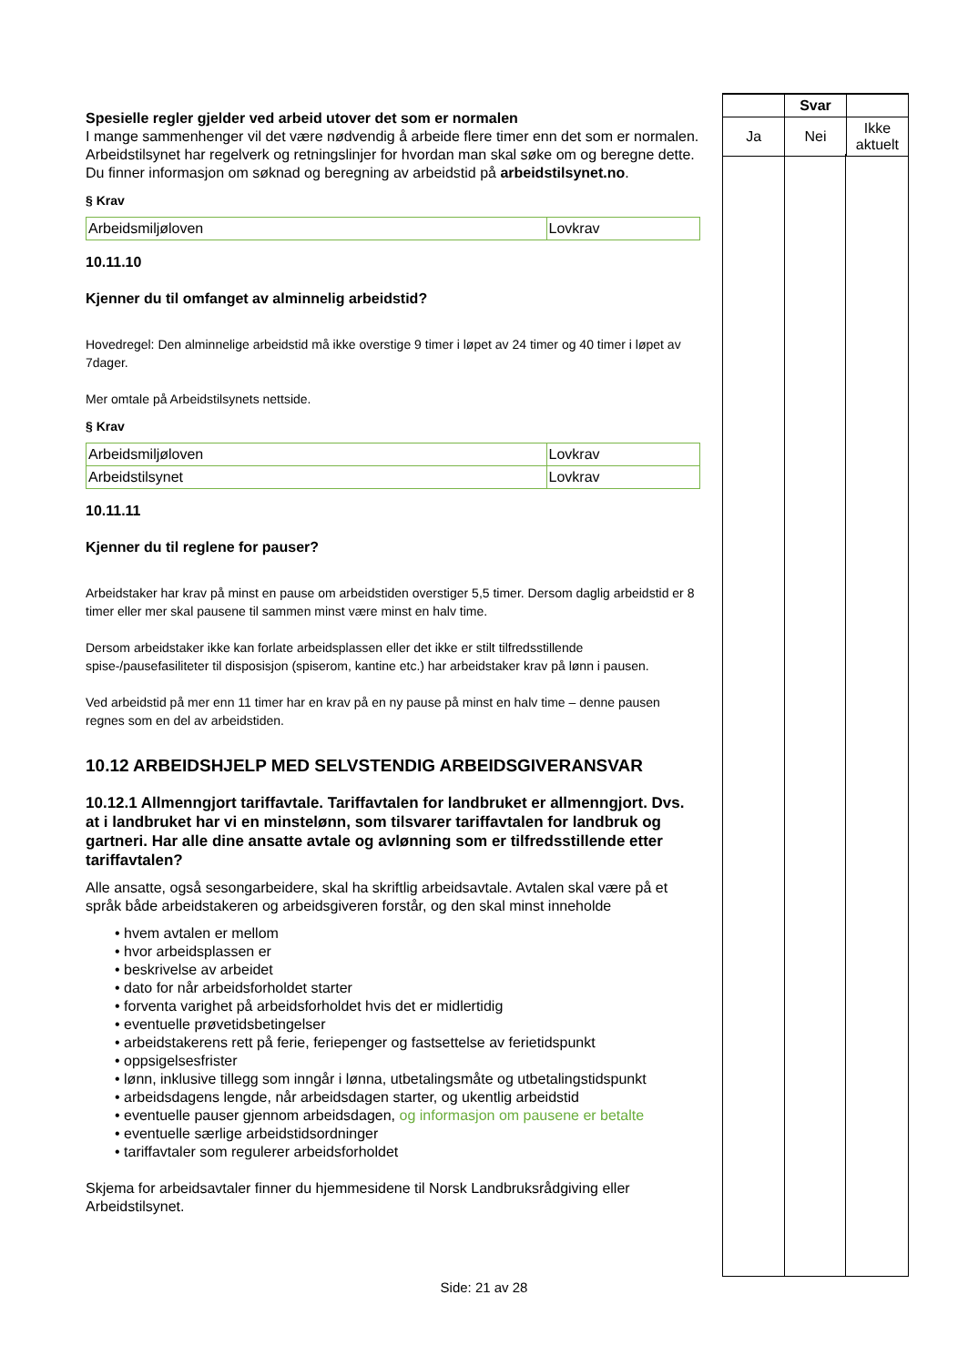| | Svar | |
| Ja | Nei | Ikke aktuelt |
Spesielle regler gjelder ved arbeid utover det som er normalen
I mange sammenhenger vil det være nødvendig å arbeide flere timer enn det som er normalen. Arbeidstilsynet har regelverk og retningslinjer for hvordan man skal søke om og beregne dette. Du finner informasjon om søknad og beregning av arbeidstid på arbeidstilsynet.no.
§ Krav
| Arbeidsmiljøloven | Lovkrav |
10.11.10
Kjenner du til omfanget av alminnelig arbeidstid?
Hovedregel: Den alminnelige arbeidstid må ikke overstige 9 timer i løpet av 24 timer og 40 timer i løpet av 7dager.
Mer omtale på Arbeidstilsynets nettside.
§ Krav
| Arbeidsmiljøloven | Lovkrav |
| Arbeidstilsynet | Lovkrav |
10.11.11
Kjenner du til reglene for pauser?
Arbeidstaker har krav på minst en pause om arbeidstiden overstiger 5,5 timer. Dersom daglig arbeidstid er 8 timer eller mer skal pausene til sammen minst være minst en halv time.
Dersom arbeidstaker ikke kan forlate arbeidsplassen eller det ikke er stilt tilfredsstillende spise-/pausefasiliteter til disposisjon (spiserom, kantine etc.) har arbeidstaker krav på lønn i pausen.
Ved arbeidstid på mer enn 11 timer har en krav på en ny pause på minst en halv time – denne pausen regnes som en del av arbeidstiden.
10.12 ARBEIDSHJELP MED SELVSTENDIG ARBEIDSGIVERANSVAR
10.12.1 Allmenngjort tariffavtale. Tariffavtalen for landbruket er allmenngjort. Dvs. at i landbruket har vi en minstelønn, som tilsvarer tariffavtalen for landbruk og gartneri. Har alle dine ansatte avtale og avlønning som er tilfredsstillende etter tariffavtalen?
Alle ansatte, også sesongarbeidere, skal ha skriftlig arbeidsavtale. Avtalen skal være på et språk både arbeidstakeren og arbeidsgiveren forstår, og den skal minst inneholde
• hvem avtalen er mellom
• hvor arbeidsplassen er
• beskrivelse av arbeidet
• dato for når arbeidsforholdet starter
• forventa varighet på arbeidsforholdet hvis det er midlertidig
• eventuelle prøvetidsbetingelser
• arbeidstakerens rett på ferie, feriepenger og fastsettelse av ferietidspunkt
• oppsigelsesfrister
• lønn, inklusive tillegg som inngår i lønna, utbetalingsmåte og utbetalingstidspunkt
• arbeidsdagens lengde, når arbeidsdagen starter, og ukentlig arbeidstid
• eventuelle pauser gjennom arbeidsdagen, og informasjon om pausene er betalte
• eventuelle særlige arbeidstidsordninger
• tariffavtaler som regulerer arbeidsforholdet
Skjema for arbeidsavtaler finner du hjemmesidene til Norsk Landbruksrådgiving eller Arbeidstilsynet.
Side: 21 av 28